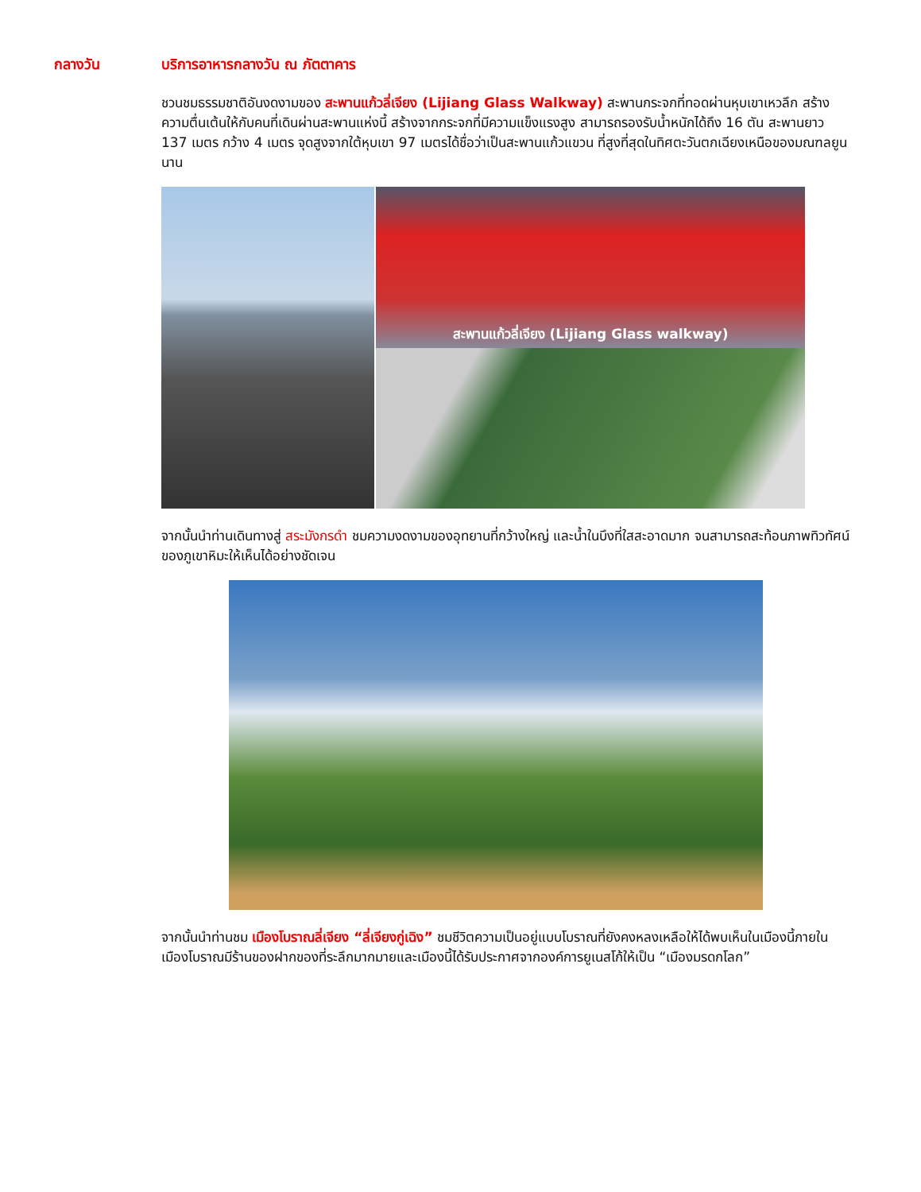กลางวัน บริการอาหารกลางวัน ณ ภัตตาคาร
ชวนชมธรรมชาติอันงดงามของ สะพานแก้วลี่เจียง (Lijiang Glass Walkway) สะพานกระจกที่ทอดผ่านหุบเขาเหวลึก สร้างความตื่นเต้นให้กับคนที่เดินผ่านสะพานแห่งนี้ สร้างจากกระจกที่มีความแข็งแรงสูง สามารถรองรับน้ำหนักได้ถึง 16 ตัน สะพานยาว 137 เมตร กว้าง 4 เมตร จุดสูงจากใต้หุบเขา 97 เมตรได้ชื่อว่าเป็นสะพานแก้วแขวน ที่สูงที่สุดในทิศตะวันตกเฉียงเหนือของมณฑลยูนนาน
สะพานแก้วลี่เจียง (Lijiang Glass walkway)
จากนั้นนำท่านเดินทางสู่ สระมังกรดำ ชมความงดงามของอุทยานที่กว้างใหญ่ และน้ำในบึงที่ใสสะอาดมาก จนสามารถสะท้อนภาพทิวทัศน์ของภูเขาหิมะให้เห็นได้อย่างชัดเจน
จากนั้นนำท่านชม เมืองโบราณลี่เจียง “ลี่เจียงกู่เฉิง” ชมชีวิตความเป็นอยู่แบบโบราณที่ยังคงหลงเหลือให้ได้พบเห็นในเมืองนี้ภายในเมืองโบราณมีร้านของฝากของที่ระลึกมากมายและเมืองนี้ได้รับประกาศจากองค์การยูเนสโก้ให้เป็น “เมืองมรดกโลก”